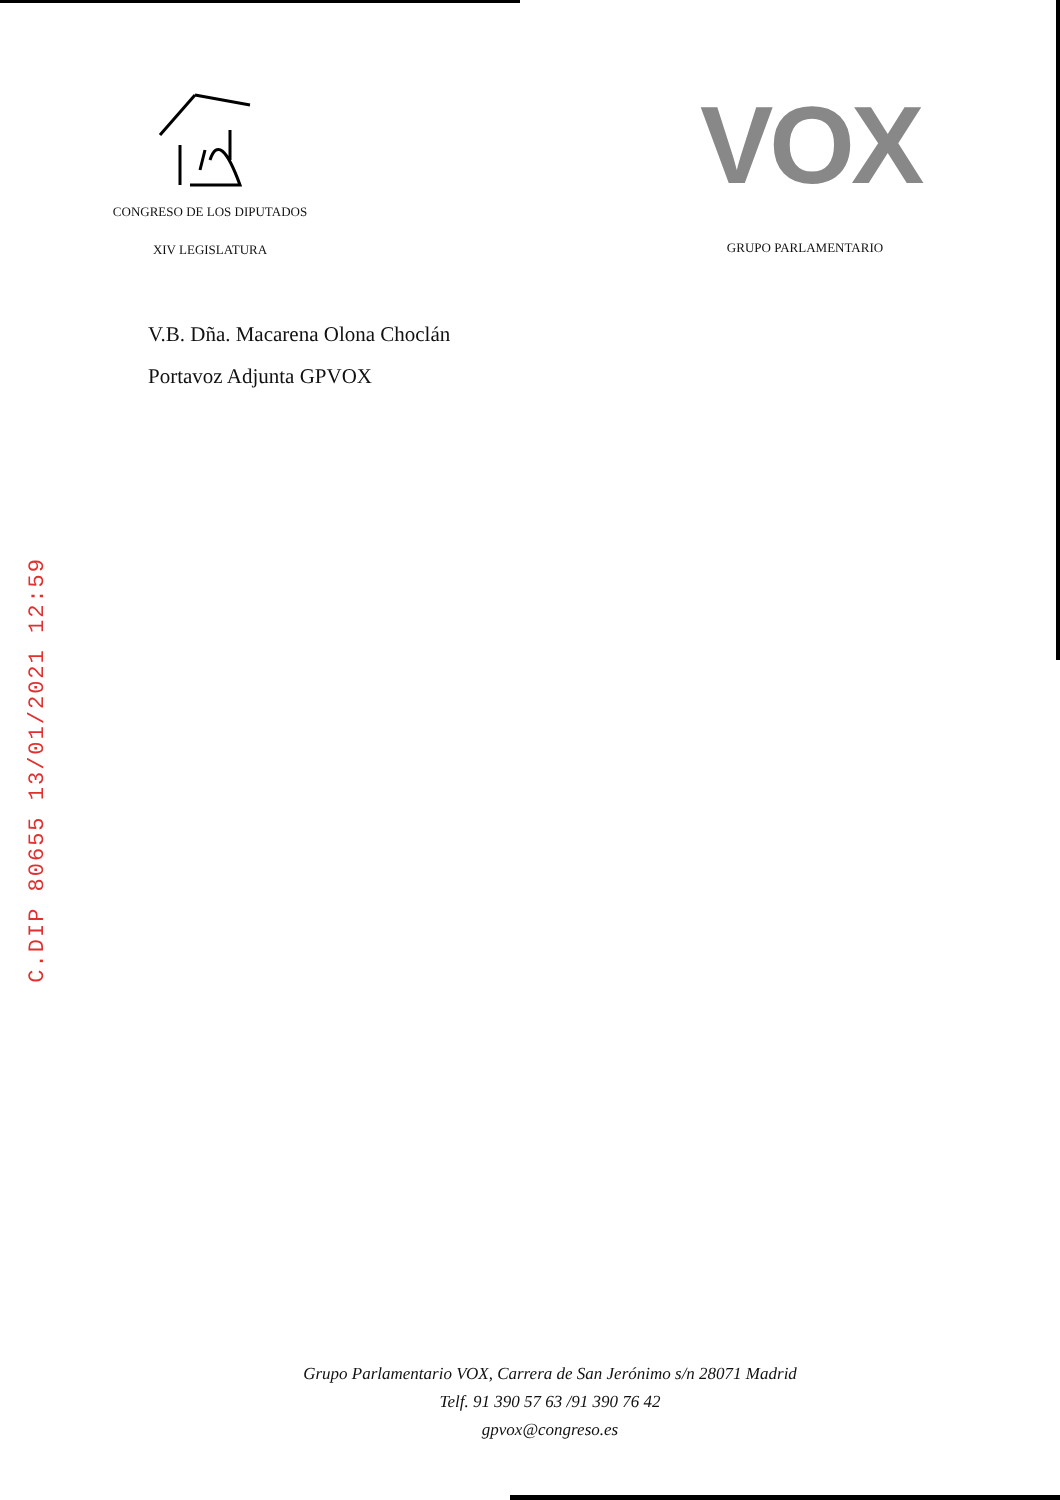CONGRESO DE LOS DIPUTADOS
XIV LEGISLATURA
VOX
GRUPO PARLAMENTARIO
V.B. Dña. Macarena Olona Choclán
Portavoz Adjunta GPVOX
C.DIP 80655 13/01/2021 12:59
Grupo Parlamentario VOX, Carrera de San Jerónimo s/n 28071 Madrid
Telf. 91 390 57 63 /91 390 76 42
gpvox@congreso.es